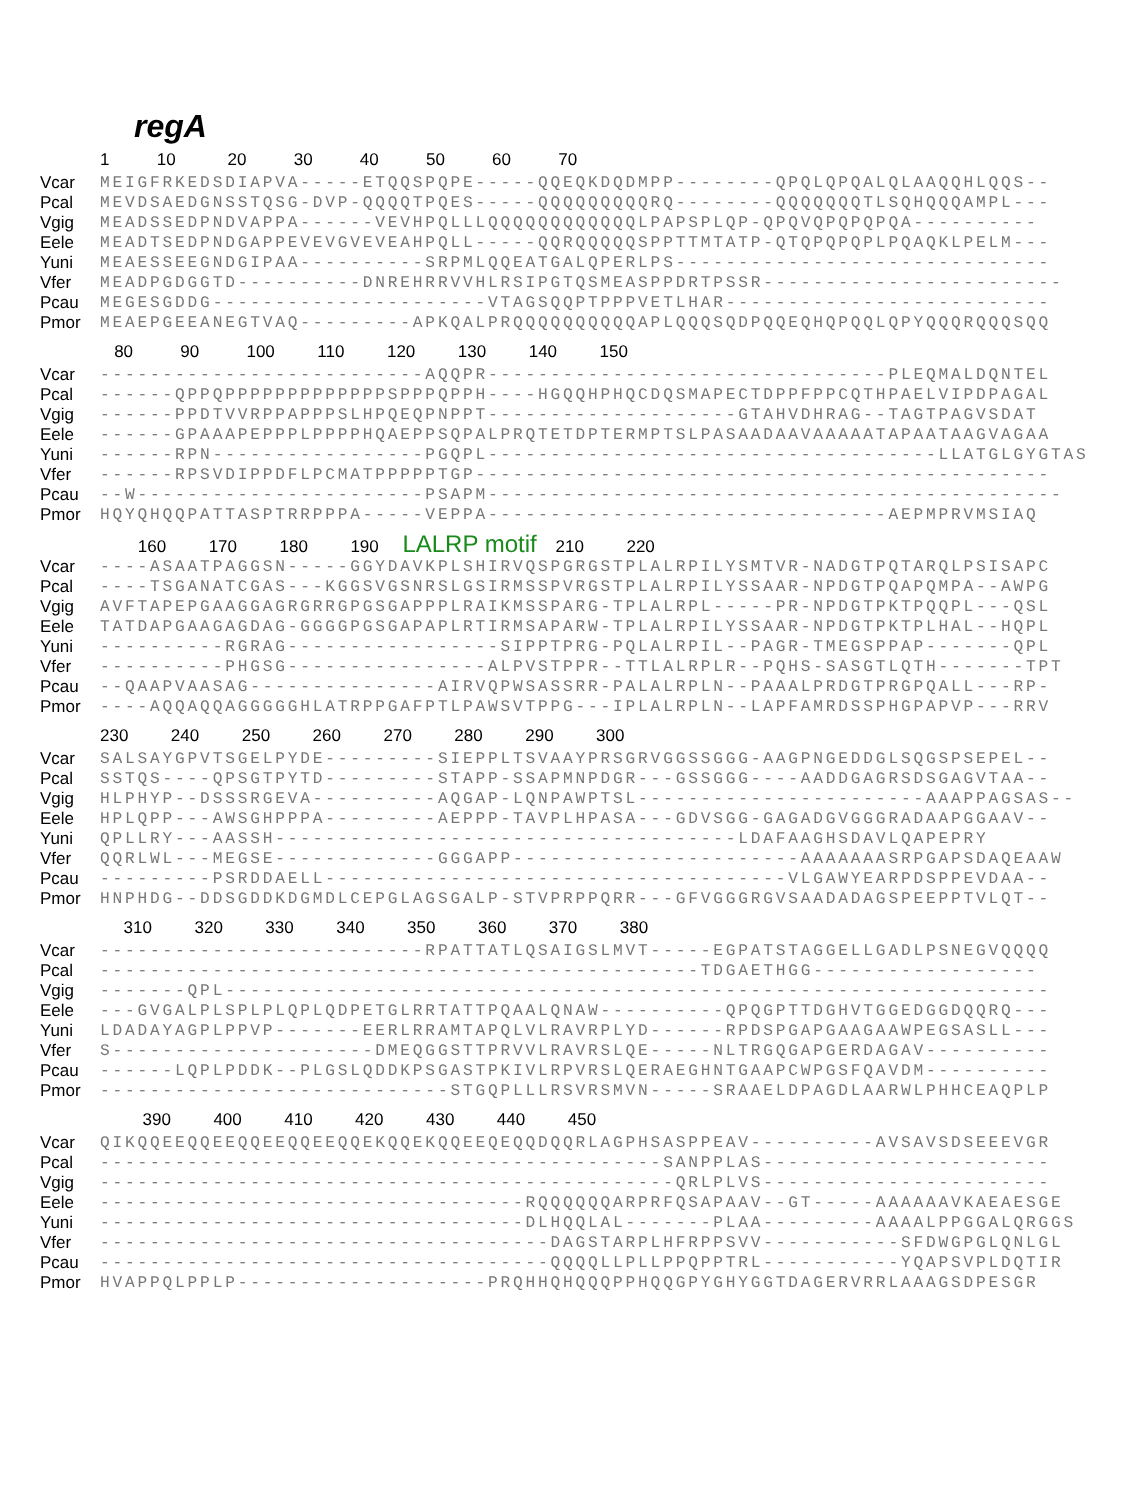regA
1 10 20 30 40 50 60 70
Vcar MEIGFRKEDSDIAPVA-----ETQQSPQPE-----QQEQKDQDMPP--------QPQLQPQALQLAAQQHLQQS--
Pcal MEVDSAEDGNSSTQSG-DVP-QQQQTPQES-----QQQQQQQQQRQ--------QQQQQQQTLSQHQQQAMPL---
Vgig MEADSSEDPNDVAPPA------VEVHPQLLLQQQQQQQQQQQQLPAPSPLQP-QPQVQPQPQPQA----------
Eele MEADTSEDPNDGAPPEVEVGVEVEAHPQLL-----QQRQQQQQSPPTTMTATP-QTQPQPQPLPQAQKLPELM---
Yuni MEAESSEEGNDGIPAA----------SRPMLQQEATGALQPERLPS------------------------------
Vfer MEADPGDGGTD----------DNREHRRVVHLRSIPGTQSMEASPPDRTPSSR------------------------
Pcau MEGESGDDG----------------------VTAGSQQPTPPPVETLHAR--------------------------
Pmor MEAEPGEEANEGTVAQ---------APKQALPRQQQQQQQQQQAPLQQQSQDPQQEQHQPQQLQPYQQQRQQQSQQ
80 90 100 110 120 130 140 150
Vcar --------------------------AQQPR--------------------------------PLEQMALDQNTEL
Pcal ------QPPQPPPPPPPPPPPPPSPPPQPPH----HGQQHPHQCDQSMAPECTDPPFPPCQTHPAELVIPDPAGAL
Vgig ------PPDTVVRPPAPPPSLHPQEQPNPPT--------------------GTAHVDHRAG--TAGTPAGVSDAT
Eele ------GPAAAPEPPPLPPPPHQAEPPSQPALPRQTETDPTERMPTSLPASAADAAVAAAAATAPAATAAGVAGAA
Yuni ------RPN-----------------PGQPL------------------------------------LLATGLGYGTAS
Vfer ------RPSVDIPPDFLPCMATPPPPPTGP----------------------------------------------
Pcau --W-----------------------PSAPM----------------------------------------------
Pmor HQYQHQQPATTASPTRRPPPA-----VEPPA--------------------------------AEPMPRVMSIAQ
160 170 180 190 LALRP motif 210 220
Vcar ----ASAATPAGGSN-----GGYDAVKPLSHIRVQSPGRGSTPLALRPILYSMTVR-NADGTPQTARQLPSISAPC
Pcal ----TSGANATCGAS---KGGSVGSNRSLGSIRMSSPVRGSTPLALRPILYSSAAR-NPDGTPQAPQMPA--AWPG
Vgig AVFTAPEPGAAGGAGRGRRGPGSGAPPPLRAIKMSSPARG-TPLALRPL-----PR-NPDGTPKTPQQPL---QSL
Eele TATDAPGAAGAGDAG-GGGGPGSGAPAPLRTIRMSAPARW-TPLALRPILYSSAAR-NPDGTPKTPLHAL--HQPL
Yuni ----------RGRAG-----------------SIPPTPRG-PQLALRPIL--PAGR-TMEGSPPAP-------QPL
Vfer ----------PHGSG----------------ALPVSTPPR--TTLALRPLR--PQHS-SASGTLQTH-------TPT
Pcau --QAAPVAASAG---------------AIRVQPWSASSRR-PALALRPLN--PAAALPRDGTPRGPQALL---RP-
Pmor ----AQQAQQAGGGGGHLATRPPGAFPTLPAWSVTPPG---IPLALRPLN--LAPFAMRDSSPHGPAPVP---RRV
230 240 250 260 270 280 290 300
Vcar SALSAYGPVTSGELPYDE---------SIEPPLTSVAAYPRSGRVGGSSGGG-AAGPNGEDDGLSQGSPSEPEL--
Pcal SSTQS----QPSGTPYTD---------STAPP-SSAPMNPDGR---GSSGGG----AADDGAGRSDSGAGVTAA--
Vgig HLPHYP--DSSSRGEVA----------AQGAP-LQNPAWPTSL-----------------------AAAPPAGSAS--
Eele HPLQPP---AWSGHPPPA---------AEPPP-TAVPLHPASA---GDVSGG-GAGADGVGGGRADAAPGGAAV--
Yuni QPLLRY---AASSH-------------------------------------LDAFAAGHSDAVLQAPEPRY
Vfer QQRLWL---MEGSE-------------GGGAPP-----------------------AAAAAAASRPGAPSDAQEAAW
Pcau ---------PSRDDAELL-------------------------------------VLGAWYEARPDSPPEVDAA--
Pmor HNPHDG--DDSGDDKDGMDLCEPGLAGSGALP-STVPRPPQRR---GFVGGGRGVSAADADAGSPEEPPTVLQT--
310 320 330 340 350 360 370 380
Vcar --------------------------RPATTATLQSAIGSLMVT-----EGPATSTAGGELLGADLPSNEGVQQQQ
Pcal ------------------------------------------------TDGAETHGG------------------
Vgig -------QPL------------------------------------------------------------------
Eele ---GVGALPLSPLPLQPLQDPETGLRRTATTPQAALQNAW----------QPQGPTTDGHVTGGEDGGDQQRQ---
Yuni LDADAYAGPLPPVP-------EERLRRAMTAPQLVLRAVRPLYD------RPDSPGAPGAAGAAWPEGSASLL---
Vfer S---------------------DMEQGGSTTPRVVLRAVRSLQE-----NLTRGQGAPGERDAGAV----------
Pcau ------LQPLPDDK--PLGSLQDDKPSGASTPKIVLRPVRSLQERAEGHNTGAAPCWPGSFQAVDM----------
Pmor ----------------------------STGQPLLLRSVRSMVN-----SRAAELDPAGDLAARWLPHHCEAQPLP
390 400 410 420 430 440 450
Vcar QIKQQEEQQEEQQEEQQEEQQEKQQEKQQEEQEQQDQQRLAGPHSASPPEAV----------AVSAVSDSEEEVGR
Pcal ---------------------------------------------SANPPLAS-----------------------
Vgig ----------------------------------------------QRLPLVS-----------------------
Eele ----------------------------------RQQQQQQARPRFQSAPAAV--GT-----AAAAAAVKAEAESGE
Yuni ----------------------------------DLHQQLAL-------PLAA---------AAAALPPGGALQRGGS
Vfer ------------------------------------DAGSTARPLHFRPPSVV-----------SFDWGPGLQNLGL
Pcau ------------------------------------QQQQLLPLLPPQPPTRL-----------YQAPSVPLDQTIR
Pmor HVAPPQLPPLP--------------------PRQHHQHQQQPPHQQGPYGHYGGTDAGERVRRLAAAGSDPESGR